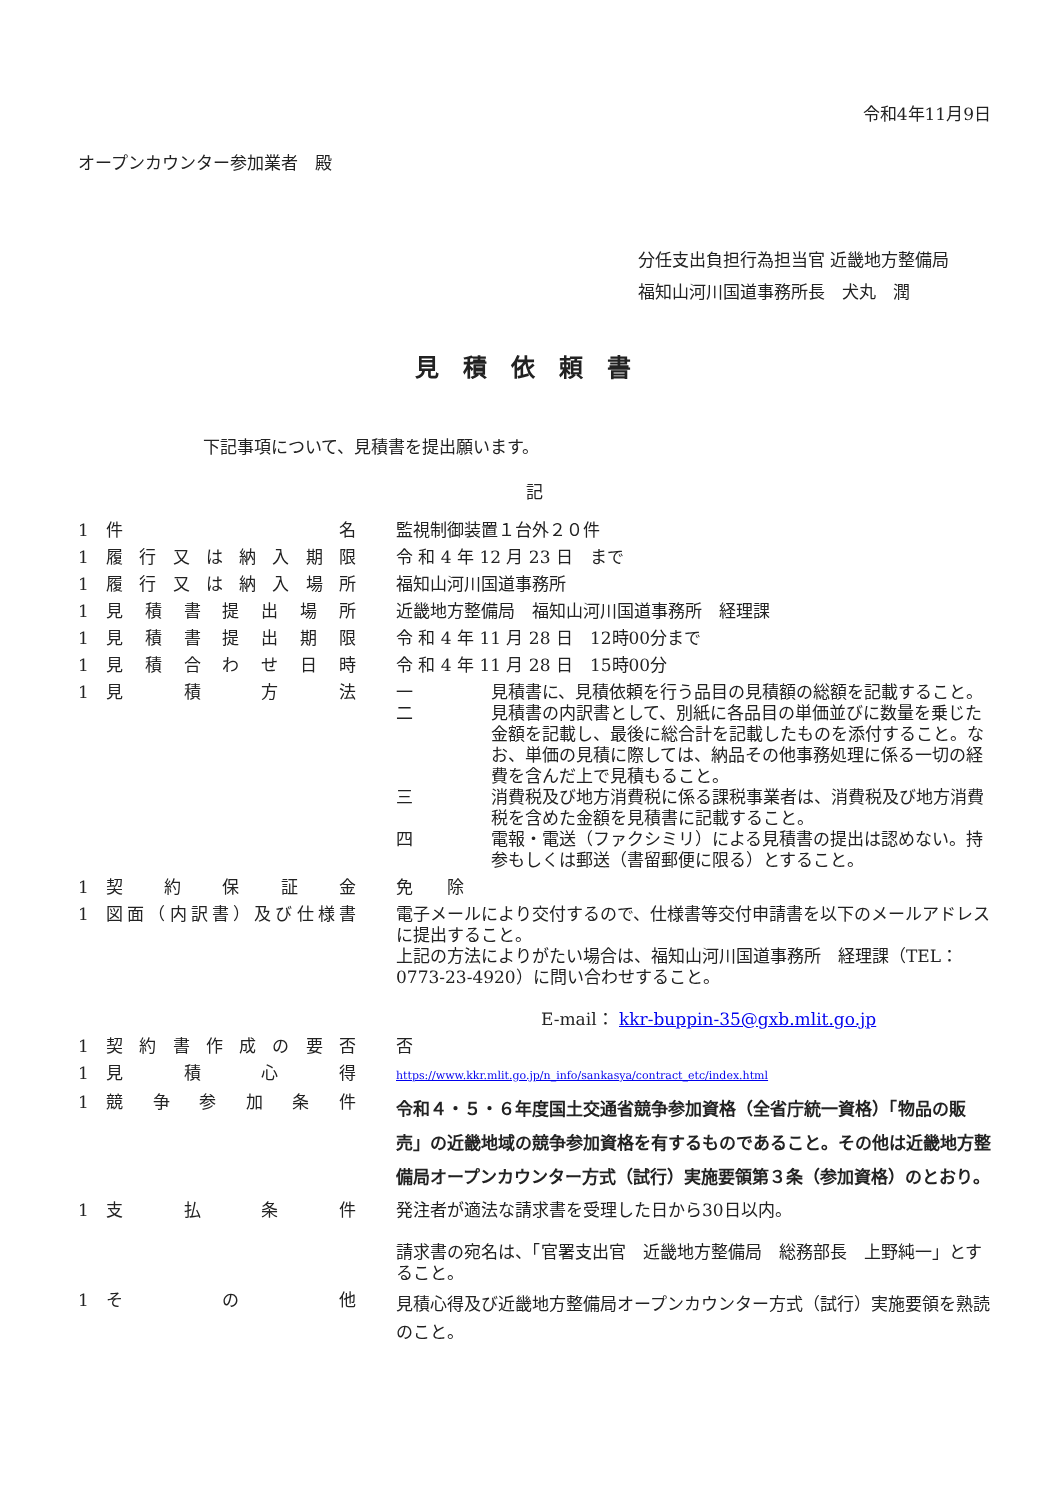令和4年11月9日
オープンカウンター参加業者　殿
分任支出負担行為担当官 近畿地方整備局
福知山河川国道事務所長　犬丸　潤
見積依頼書
下記事項について、見積書を提出願います。
記
| 1 | 件 名 | 監視制御装置１台外２０件 |
| 1 | 履行又は納入期限 | 令 和 4 年 12 月 23 日 まで |
| 1 | 履行又は納入場所 | 福知山河川国道事務所 |
| 1 | 見積書提出場所 | 近畿地方整備局 福知山河川国道事務所 経理課 |
| 1 | 見積書提出期限 | 令 和 4 年 11 月 28 日 12時00分まで |
| 1 | 見積合わせ日時 | 令 和 4 年 11 月 28 日 15時00分 |
| 1 | 見 積 方 法 | / 一 / 見積書に、見積依頼を行う品目の見積額の総額を記載すること。 / / 二 / 見積書の内訳書として、別紙に各品目の単価並びに数量を乗じた金額を記載し、最後に総合計を記載したものを添付すること。なお、単価の見積に際しては、納品その他事務処理に係る一切の経費を含んだ上で見積もること。 / / 三 / 消費税及び地方消費税に係る課税事業者は、消費税及び地方消費税を含めた金額を見積書に記載すること。 / / 四 / 電報・電送（ファクシミリ）による見積書の提出は認めない。持参もしくは郵送（書留郵便に限る）とすること。 / |
| 1 | 契 約 保 証 金 | 免 除 |
| 1 | 図面（内訳書）及び仕様書 | 電子メールにより交付するので、仕様書等交付申請書を以下のメールアドレスに提出すること。 上記の方法によりがたい場合は、福知山河川国道事務所 経理課（TEL：0773-23-4920）に問い合わせすること。 E-mail： kkr-buppin-35@gxb.mlit.go.jp |
| 1 | 契約書作成の要否 | 否 |
| 1 | 見 積 心 得 | https://www.kkr.mlit.go.jp/n_info/sankasya/contract_etc/index.html |
| 1 | 競争参加条件 | 令和４・５・６年度国土交通省競争参加資格（全省庁統一資格）「物品の販売」の近畿地域の競争参加資格を有するものであること。その他は近畿地方整備局オープンカウンター方式（試行）実施要領第３条（参加資格）のとおり。 |
| 1 | 支 払 条 件 | 発注者が適法な請求書を受理した日から30日以内。 請求書の宛名は、「官署支出官 近畿地方整備局 総務部長 上野純一」とすること。 |
| 1 | そ の 他 | 見積心得及び近畿地方整備局オープンカウンター方式（試行）実施要領を熟読のこと。 |